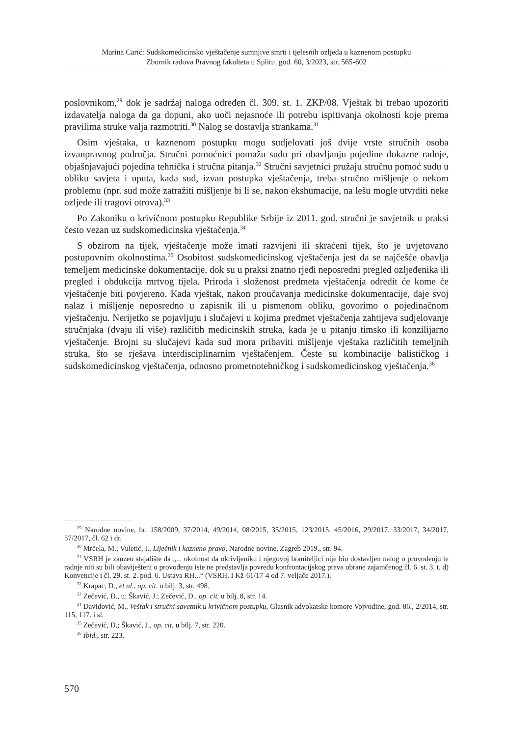Marina Carić: Sudskomedicinsko vještačenje sumnjive smrti i tjelesnih ozljeda u kaznenom postupku
Zbornik radova Pravnog fakulteta u Splitu, god. 60, 3/2023, str. 565-602
poslovnikom,<sup>29</sup> dok je sadržaj naloga određen čl. 309. st. 1. ZKP/08. Vještak bi trebao upozoriti izdavatelja naloga da ga dopuni, ako uoči nejasnoće ili potrebu ispitivanja okolnosti koje prema pravilima struke valja razmotriti.<sup>30</sup> Nalog se dostavlja strankama.<sup>31</sup>
Osim vještaka, u kaznenom postupku mogu sudjelovati još dvije vrste stručnih osoba izvanpravnog područja. Stručni pomoćnici pomažu sudu pri obavljanju pojedine dokazne radnje, objašnjavajući pojedina tehnička i stručna pitanja.<sup>32</sup> Stručni savjetnici pružaju stručnu pomoć sudu u obliku savjeta i uputa, kada sud, izvan postupka vještačenja, treba stručno mišljenje o nekom problemu (npr. sud može zatražiti mišljenje bi li se, nakon ekshumacije, na lešu mogle utvrditi neke ozljede ili tragovi otrova).<sup>33</sup>
Po Zakoniku o krivičnom postupku Republike Srbije iz 2011. god. stručni je savjetnik u praksi često vezan uz sudskomedicinska vještačenja.<sup>34</sup>
S obzirom na tijek, vještačenje može imati razvijeni ili skraćeni tijek, što je uvjetovano postupovnim okolnostima.<sup>35</sup> Osobitost sudskomedicinskog vještačenja jest da se najčešće obavlja temeljem medicinske dokumentacije, dok su u praksi znatno rjeđi neposredni pregled ozljeđenika ili pregled i obdukcija mrtvog tijela. Priroda i složenost predmeta vještačenja odredit će kome će vještačenje biti povjereno. Kada vještak, nakon proučavanja medicinske dokumentacije, daje svoj nalaz i mišljenje neposredno u zapisnik ili u pismenom obliku, govorimo o pojedinačnom vještačenju. Nerijetko se pojavljuju i slučajevi u kojima predmet vještačenja zahtijeva sudjelovanje stručnjaka (dvaju ili više) različitih medicinskih struka, kada je u pitanju timsko ili konzilijarno vještačenje. Brojni su slučajevi kada sud mora pribaviti mišljenje vještaka različitih temeljnih struka, što se rješava interdisciplinarnim vještačenjem. Česte su kombinacije balističkog i sudskomedicinskog vještačenja, odnosno prometnotehničkog i sudskomedicinskog vještačenja.<sup>36</sup>
<sup>29</sup> Narodne novine, br. 158/2009, 37/2014, 49/2014, 08/2015, 35/2015, 123/2015, 45/2016, 29/2017, 33/2017, 34/2017, 57/2017, čl. 62 i dr.
<sup>30</sup> Mrčela, M.; Vuletić, I., Liječnik i kazneno pravo, Narodne novine, Zagreb 2019., str. 94.
<sup>31</sup> VSRH je zauzeo stajalište da „... okolnost da okrivljeniku i njegovoj braniteljici nije bio dostavljen nalog o provođenju te radnje niti su bili obaviješteni o provođenju iste ne predstavlja povredu konfrontacijskog prava obrane zajamčenog čl. 6. st. 3. t. d) Konvencije i čl. 29. st. 2. pod. 6. Ustava RH...“ (VSRH, I Kž-61/17-4 od 7. veljače 2017.).
<sup>32</sup> Krapac, D., et al., op. cit. u bilj. 3, str. 498.
<sup>33</sup> Zečević, D., u: Škavić, J.; Zečević, D., op. cit. u bilj. 8, str. 14.
<sup>34</sup> Davidović, M., Veštak i stručni savetnik u krivičnom postupku, Glasnik advokatske komore Vojvodine, god. 86., 2/2014, str. 115, 117. i sl.
<sup>35</sup> Zečević, D.; Škavić, J., op. cit. u bilj. 7, str. 220.
<sup>36</sup> Ibid., str. 223.
570